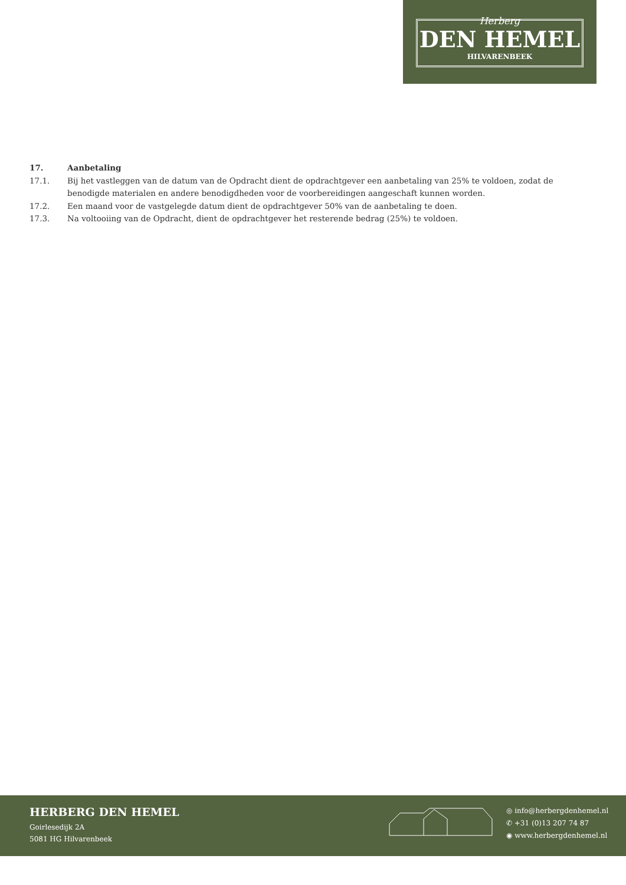Herberg
DEN HEMEL
HILVARENBEEK
17. Aanbetaling
17.1. Bij het vastleggen van de datum van de Opdracht dient de opdrachtgever een aanbetaling van 25% te voldoen, zodat de benodigde materialen en andere benodigdheden voor de voorbereidingen aangeschaft kunnen worden.
17.2. Een maand voor de vastgelegde datum dient de opdrachtgever 50% van de aanbetaling te doen.
17.3. Na voltooiing van de Opdracht, dient de opdrachtgever het resterende bedrag (25%) te voldoen.
HERBERG DEN HEMEL
Goirlesedijk 2A
5081 HG Hilvarenbeek
◎ info@herbergdenhemel.nl
✆ +31 (0)13 207 74 87
◉ www.herbergdenhemel.nl